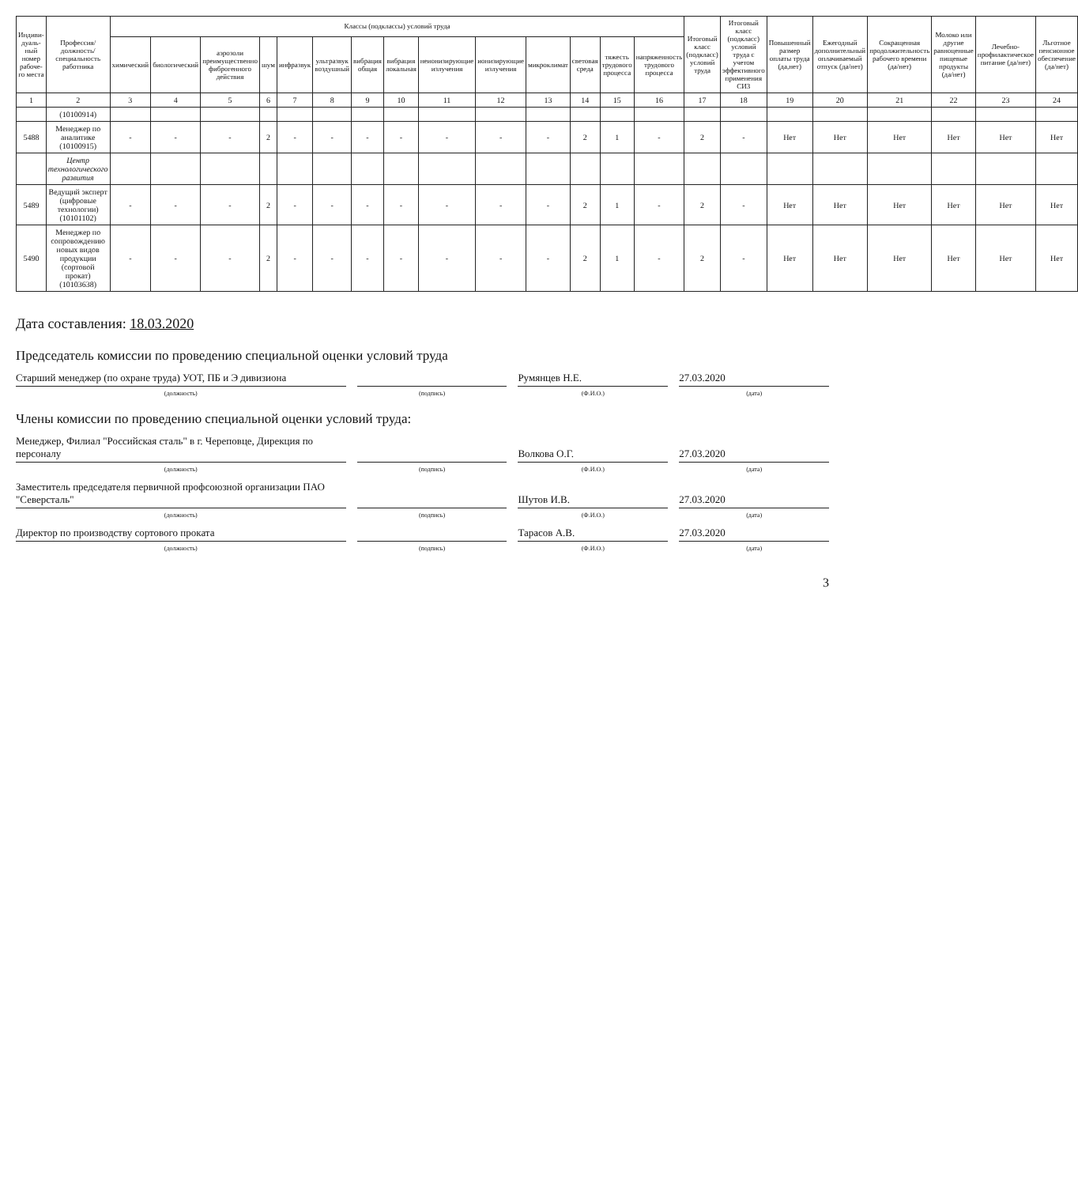| Индиви-дуаль-ный номер рабоче-го места | Профессия/ должность/ специальность работника | Классы (подклассы) условий труда | | | | | | | | | | | | | | Итоговый класс (подкласс) условий труда | Итоговый класс (подкласс) условий труда с учетом эффективного применения СИЗ | Повышенный размер оплаты труда (да,нет) | Ежегодный дополнительный оплачиваемый отпуск (да/нет) | Сокращенная продолжительность рабочего времени (да/нет) | Молоко или другие равноценные пищевые продукты (да/нет) | Лечебно-профилактическое питание (да/нет) | Льготное пенсионное обеспечение (да/нет) |
| --- | --- | --- | --- | --- | --- | --- | --- | --- | --- | --- | --- | --- | --- | --- | --- | --- | --- | --- | --- | --- | --- | --- | --- |
| | | химический | биологический | аэрозоли преимущественно фиброгенного действия | шум | инфразвук | ультразвук воздушный | вибрация общая | вибрация локальная | неионизирующие излучения | ионизирующие излучения | микроклимат | световая среда | тяжесть трудового процесса | напряженность трудового процесса | | | | | | | | |
| 1 | 2 | 3 | 4 | 5 | 6 | 7 | 8 | 9 | 10 | 11 | 12 | 13 | 14 | 15 | 16 | 17 | 18 | 19 | 20 | 21 | 22 | 23 | 24 |
| | (10100914) | | | | | | | | | | | | | | | | | | | | | | |
| 5488 | Менеджер по аналитике (10100915) | - | - | - | 2 | - | - | - | - | - | - | - | 2 | 1 | - | 2 | - | Нет | Нет | Нет | Нет | Нет | Нет |
| | Центр технологического развития | | | | | | | | | | | | | | | | | | | | | | |
| 5489 | Ведущий эксперт (цифровые технологии) (10101102) | - | - | - | 2 | - | - | - | - | - | - | - | 2 | 1 | - | 2 | - | Нет | Нет | Нет | Нет | Нет | Нет |
| 5490 | Менеджер по сопровождению новых видов продукции (сортовой прокат) (10103638) | - | - | - | 2 | - | - | - | - | - | - | - | 2 | 1 | - | 2 | - | Нет | Нет | Нет | Нет | Нет | Нет |
Дата составления: 18.03.2020
Председатель комиссии по проведению специальной оценки условий труда
Старший менеджер (по охране труда) УОТ, ПБ и Э дивизиона
Румянцев Н.Е.
27.03.2020
(должность) (подпись) (Ф.И.О.) (дата)
Члены комиссии по проведению специальной оценки условий труда:
Менеджер, Филиал "Российская сталь" в г. Череповце, Дирекция по персоналу
Волкова О.Г.
27.03.2020
(должность) (подпись) (Ф.И.О.) (дата)
Заместитель председателя первичной профсоюзной организации ПАО "Северсталь"
Шутов И.В.
27.03.2020
(должность) (подпись) (Ф.И.О.) (дата)
Директор по производству сортового проката
Тарасов А.В.
27.03.2020
(должность) (подпись) (Ф.И.О.) (дата)
3